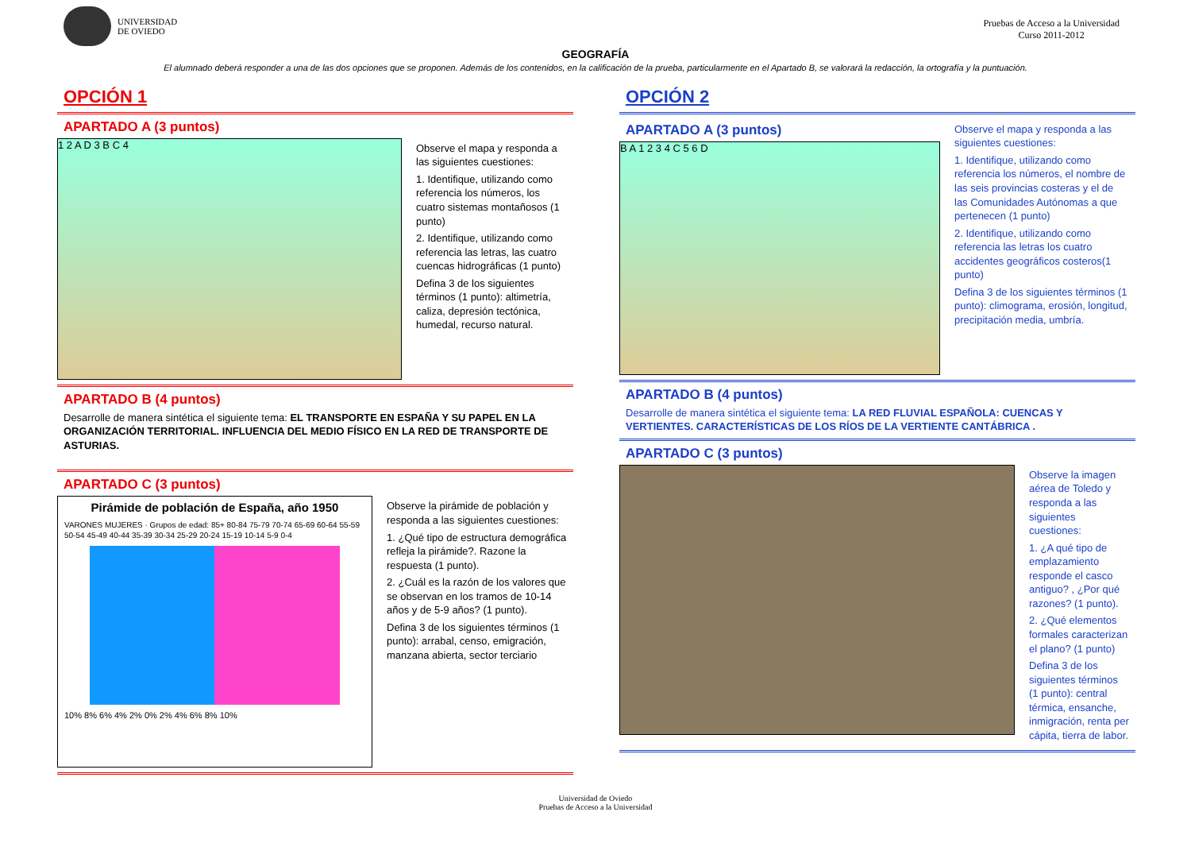UNIVERSIDAD
DE OVIEDO
Pruebas de Acceso a la Universidad
Curso 2011-2012
GEOGRAFÍA
El alumnado deberá responder a una de las dos opciones que se proponen. Además de los contenidos, en la calificación de la prueba, particularmente en el Apartado B, se valorará la redacción, la ortografía y la puntuación.
OPCIÓN 1
APARTADO A (3 puntos)
1 2 A D 3 B C 4
Observe el mapa y responda a las siguientes cuestiones:
1. Identifique, utilizando como referencia los números, los cuatro sistemas montañosos (1 punto)
2. Identifique, utilizando como referencia las letras, las cuatro cuencas hidrográficas (1 punto)
Defina 3 de los siguientes términos (1 punto): altimetría, caliza, depresión tectónica, humedal, recurso natural.
APARTADO B (4 puntos)
Desarrolle de manera sintética el siguiente tema: EL TRANSPORTE EN ESPAÑA Y SU PAPEL EN LA ORGANIZACIÓN TERRITORIAL. INFLUENCIA DEL MEDIO FÍSICO EN LA RED DE TRANSPORTE DE ASTURIAS.
APARTADO C (3 puntos)
Pirámide de población de España, año 1950
VARONES MUJERES · Grupos de edad: 85+ 80-84 75-79 70-74 65-69 60-64 55-59 50-54 45-49 40-44 35-39 30-34 25-29 20-24 15-19 10-14 5-9 0-4
10% 8% 6% 4% 2% 0% 2% 4% 6% 8% 10%
Observe la pirámide de población y responda a las siguientes cuestiones:
1. ¿Qué tipo de estructura demográfica refleja la pirámide?. Razone la respuesta (1 punto).
2. ¿Cuál es la razón de los valores que se observan en los tramos de 10-14 años y de 5-9 años? (1 punto).
Defina 3 de los siguientes términos (1 punto): arrabal, censo, emigración, manzana abierta, sector terciario
OPCIÓN 2
APARTADO A (3 puntos)
B A 1 2 3 4 C 5 6 D
Observe el mapa y responda a las siguientes cuestiones:
1. Identifique, utilizando como referencia los números, el nombre de las seis provincias costeras y el de las Comunidades Autónomas a que pertenecen (1 punto)
2. Identifique, utilizando como referencia las letras los cuatro accidentes geográficos costeros(1 punto)
Defina 3 de los siguientes términos (1 punto): climograma, erosión, longitud, precipitación media, umbría.
APARTADO B (4 puntos)
Desarrolle de manera sintética el siguiente tema: LA RED FLUVIAL ESPAÑOLA: CUENCAS Y VERTIENTES. CARACTERÍSTICAS DE LOS RÍOS DE LA VERTIENTE CANTÁBRICA .
APARTADO C (3 puntos)
Observe la imagen aérea de Toledo y responda a las siguientes cuestiones:
1. ¿A qué tipo de emplazamiento responde el casco antiguo? , ¿Por qué razones? (1 punto).
2. ¿Qué elementos formales caracterizan el plano? (1 punto)
Defina 3 de los siguientes términos (1 punto): central térmica, ensanche, inmigración, renta per cápita, tierra de labor.
Universidad de Oviedo
Pruebas de Acceso a la Universidad